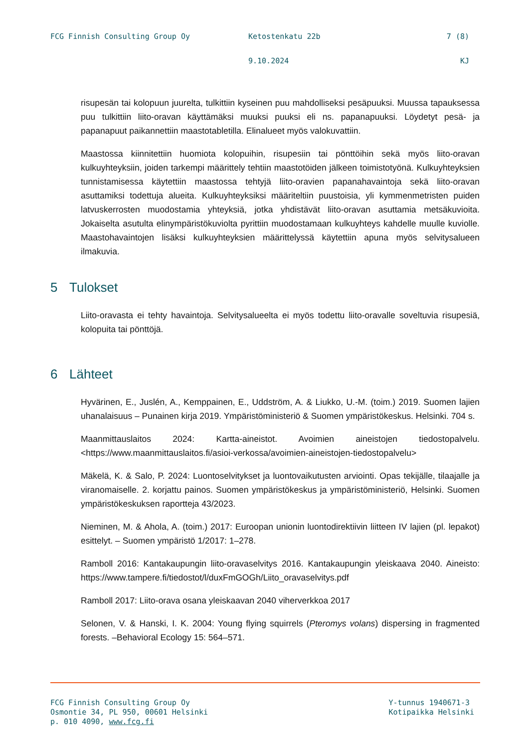FCG Finnish Consulting Group Oy Ketostenkatu 22b 7 (8)
9.10.2024 KJ
risupesän tai kolopuun juurelta, tulkittiin kyseinen puu mahdolliseksi pesäpuuksi. Muussa tapauksessa puu tulkittiin liito-oravan käyttämäksi muuksi puuksi eli ns. papanapuuksi. Löydetyt pesä- ja papanapuut paikannettiin maastotabletilla. Elinalueet myös valokuvattiin.
Maastossa kiinnitettiin huomiota kolopuihin, risupesiin tai pönttöihin sekä myös liito-oravan kulkuyhteyksiin, joiden tarkempi määrittely tehtiin maastotöiden jälkeen toimistotyönä. Kulkuyhteyksien tunnistamisessa käytettiin maastossa tehtyjä liito-oravien papanahavaintoja sekä liito-oravan asuttamiksi todettuja alueita. Kulkuyhteyksiksi määriteltiin puustoisia, yli kymmenmetristen puiden latvuskerrosten muodostamia yhteyksiä, jotka yhdistävät liito-oravan asuttamia metsäkuvioita. Jokaiselta asutulta elinympäristökuviolta pyrittiin muodostamaan kulkuyhteys kahdelle muulle kuviolle. Maastohavaintojen lisäksi kulkuyhteyksien määrittelyssä käytettiin apuna myös selvitysalueen ilmakuvia.
5 Tulokset
Liito-oravasta ei tehty havaintoja. Selvitysalueelta ei myös todettu liito-oravalle soveltuvia risupesiä, kolopuita tai pönttöjä.
6 Lähteet
Hyvärinen, E., Juslén, A., Kemppainen, E., Uddström, A. & Liukko, U.-M. (toim.) 2019. Suomen lajien uhanalaisuus – Punainen kirja 2019. Ympäristöministeriö & Suomen ympäristökeskus. Helsinki. 704 s.
Maanmittauslaitos 2024: Kartta-aineistot. Avoimien aineistojen tiedostopalvelu. <https://www.maanmittauslaitos.fi/asioi-verkossa/avoimien-aineistojen-tiedostopalvelu>
Mäkelä, K. & Salo, P. 2024: Luontoselvitykset ja luontovaikutusten arviointi. Opas tekijälle, tilaajalle ja viranomaiselle. 2. korjattu painos. Suomen ympäristökeskus ja ympäristöministeriö, Helsinki. Suomen ympäristökeskuksen raportteja 43/2023.
Nieminen, M. & Ahola, A. (toim.) 2017: Euroopan unionin luontodirektiivin liitteen IV lajien (pl. lepakot) esittelyt. – Suomen ympäristö 1/2017: 1–278.
Ramboll 2016: Kantakaupungin liito-oravaselvitys 2016. Kantakaupungin yleiskaava 2040. Aineisto: https://www.tampere.fi/tiedostot/l/duxFmGOGh/Liito_oravaselvitys.pdf
Ramboll 2017: Liito-orava osana yleiskaavan 2040 viherverkkoa 2017
Selonen, V. & Hanski, I. K. 2004: Young flying squirrels (Pteromys volans) dispersing in fragmented forests. –Behavioral Ecology 15: 564–571.
FCG Finnish Consulting Group Oy
Osmontie 34, PL 950, 00601 Helsinki
p. 010 4090, www.fcg.fi
Y-tunnus 1940671-3
Kotipaikka Helsinki